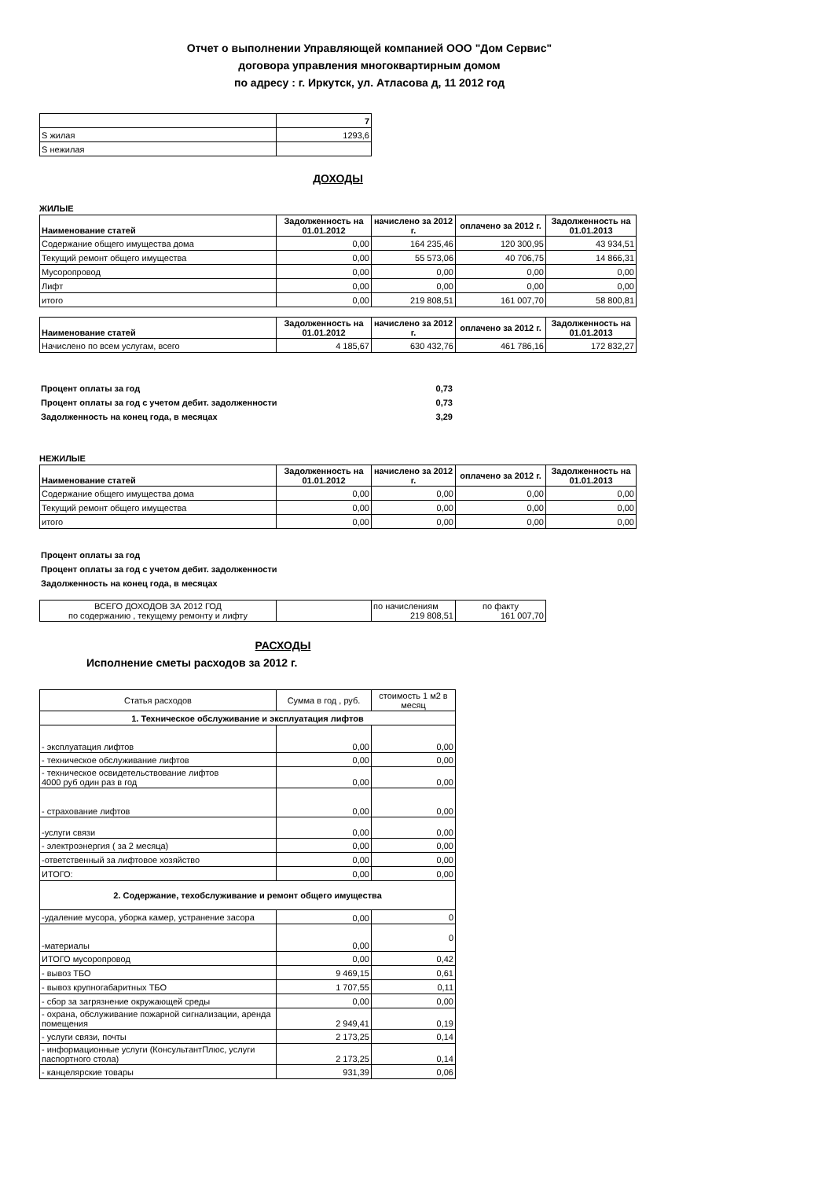Отчет о выполнении Управляющей компанией ООО "Дом Сервис"
договора управления многоквартирным домом
по адресу : г. Иркутск, ул. Атласова д, 11 2012 год
| | 7 |
| S жилая | 1293,6 |
| S нежилая | |
ДОХОДЫ
ЖИЛЫЕ
| Наименование статей | Задолженность на 01.01.2012 | начислено за 2012 г. | оплачено за 2012 г. | Задолженность на 01.01.2013 |
| --- | --- | --- | --- | --- |
| Содержание общего имущества дома | 0,00 | 164 235,46 | 120 300,95 | 43 934,51 |
| Текущий ремонт общего имущества | 0,00 | 55 573,06 | 40 706,75 | 14 866,31 |
| Мусоропровод | 0,00 | 0,00 | 0,00 | 0,00 |
| Лифт | 0,00 | 0,00 | 0,00 | 0,00 |
| итого | 0,00 | 219 808,51 | 161 007,70 | 58 800,81 |
| Наименование статей | Задолженность на 01.01.2012 | начислено за 2012 г. | оплачено за 2012 г. | Задолженность на 01.01.2013 |
| --- | --- | --- | --- | --- |
| Начислено по всем услугам, всего | 4 185,67 | 630 432,76 | 461 786,16 | 172 832,27 |
| Процент оплаты за год | 0,73 |
| Процент оплаты за год с учетом дебит. задолженности | 0,73 |
| Задолженность на конец года, в месяцах | 3,29 |
НЕЖИЛЫЕ
| Наименование статей | Задолженность на 01.01.2012 | начислено за 2012 г. | оплачено за 2012 г. | Задолженность на 01.01.2013 |
| --- | --- | --- | --- | --- |
| Содержание общего имущества дома | 0,00 | 0,00 | 0,00 | 0,00 |
| Текущий ремонт общего имущества | 0,00 | 0,00 | 0,00 | 0,00 |
| итого | 0,00 | 0,00 | 0,00 | 0,00 |
| Процент оплаты за год |
| Процент оплаты за год с учетом дебит. задолженности |
| Задолженность на конец года, в месяцах |
| ВСЕГО ДОХОДОВ ЗА 2012 ГОД по содержанию , текущему ремонту и лифту | | по начислениям 219 808,51 | по факту 161 007,70 |
РАСХОДЫ
Исполнение сметы расходов за 2012 г.
| Статья расходов | Сумма в год , руб. | стоимость 1 м2 в месяц |
| --- | --- | --- |
| 1. Техническое обслуживание и эксплуатация лифтов | | |
| - эксплуатация лифтов | 0,00 | 0,00 |
| - техническое обслуживание лифтов | 0,00 | 0,00 |
| - техническое освидетельствование лифтов 4000 руб один раз в год | 0,00 | 0,00 |
| - страхование лифтов | 0,00 | 0,00 |
| -услуги связи | 0,00 | 0,00 |
| - электроэнергия ( за 2 месяца) | 0,00 | 0,00 |
| -ответственный за лифтовое хозяйство | 0,00 | 0,00 |
| ИТОГО: | 0,00 | 0,00 |
| 2. Содержание, техобслуживание и ремонт общего имущества | | |
| -удаление мусора, уборка камер, устранение засора | 0,00 | 0 |
| -материалы | 0,00 | 0 |
| ИТОГО мусоропровод | 0,00 | 0,42 |
| - вывоз ТБО | 9 469,15 | 0,61 |
| - вывоз крупногабаритных ТБО | 1 707,55 | 0,11 |
| - сбор за загрязнение окружающей среды | 0,00 | 0,00 |
| - охрана, обслуживание пожарной сигнализации, аренда помещения | 2 949,41 | 0,19 |
| - услуги связи, почты | 2 173,25 | 0,14 |
| - информационные услуги (КонсультантПлюс, услуги паспортного стола) | 2 173,25 | 0,14 |
| - канцелярские товары | 931,39 | 0,06 |